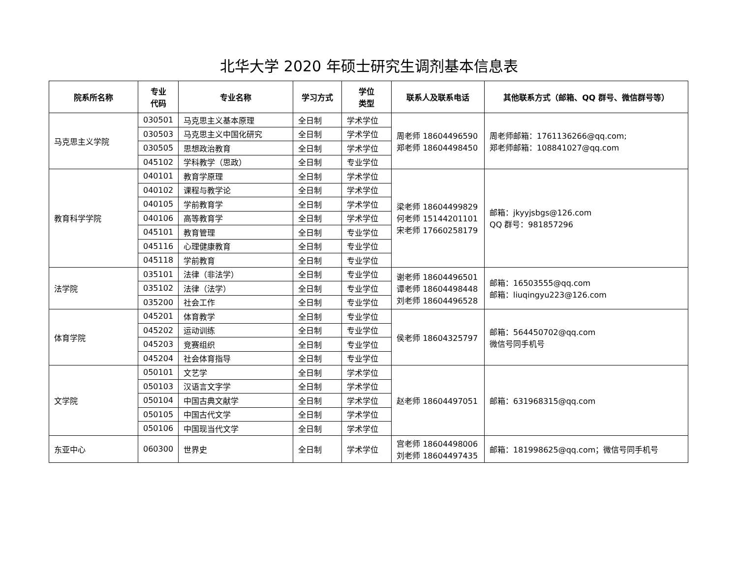北华大学 2020 年硕士研究生调剂基本信息表
| 院系所名称 | 专业 代码 | 专业名称 | 学习方式 | 学位 类型 | 联系人及联系电话 | 其他联系方式（邮箱、QQ 群号、微信群号等） |
| --- | --- | --- | --- | --- | --- | --- |
| 马克思主义学院 | 030501 | 马克思主义基本原理 | 全日制 | 学术学位 | 周老师 18604496590 郑老师 18604498450 | 周老师邮箱：1761136266@qq.com; 郑老师邮箱：108841027@qq.com |
| | 030503 | 马克思主义中国化研究 | 全日制 | 学术学位 | | |
| | 030505 | 思想政治教育 | 全日制 | 学术学位 | | |
| | 045102 | 学科教学（思政） | 全日制 | 专业学位 | | |
| 教育科学学院 | 040101 | 教育学原理 | 全日制 | 学术学位 | 梁老师 18604499829 何老师 15144201101 宋老师 17660258179 | 邮箱：jkyyjsbgs@126.com QQ 群号：981857296 |
| | 040102 | 课程与教学论 | 全日制 | 学术学位 | | |
| | 040105 | 学前教育学 | 全日制 | 学术学位 | | |
| | 040106 | 高等教育学 | 全日制 | 学术学位 | | |
| | 045101 | 教育管理 | 全日制 | 专业学位 | | |
| | 045116 | 心理健康教育 | 全日制 | 专业学位 | | |
| | 045118 | 学前教育 | 全日制 | 专业学位 | | |
| 法学院 | 035101 | 法律（非法学） | 全日制 | 专业学位 | 谢老师 18604496501 谭老师 18604498448 刘老师 18604496528 | 邮箱：16503555@qq.com 邮箱：liuqingyu223@126.com |
| | 035102 | 法律（法学） | 全日制 | 专业学位 | | |
| | 035200 | 社会工作 | 全日制 | 专业学位 | | |
| 体育学院 | 045201 | 体育教学 | 全日制 | 专业学位 | 侯老师 18604325797 | 邮箱：564450702@qq.com 微信号同手机号 |
| | 045202 | 运动训练 | 全日制 | 专业学位 | | |
| | 045203 | 竞赛组织 | 全日制 | 专业学位 | | |
| | 045204 | 社会体育指导 | 全日制 | 专业学位 | | |
| 文学院 | 050101 | 文艺学 | 全日制 | 学术学位 | 赵老师 18604497051 | 邮箱：631968315@qq.com |
| | 050103 | 汉语言文字学 | 全日制 | 学术学位 | | |
| | 050104 | 中国古典文献学 | 全日制 | 学术学位 | | |
| | 050105 | 中国古代文学 | 全日制 | 学术学位 | | |
| | 050106 | 中国现当代文学 | 全日制 | 学术学位 | | |
| 东亚中心 | 060300 | 世界史 | 全日制 | 学术学位 | 宫老师 18604498006 刘老师 18604497435 | 邮箱：181998625@qq.com；微信号同手机号 |